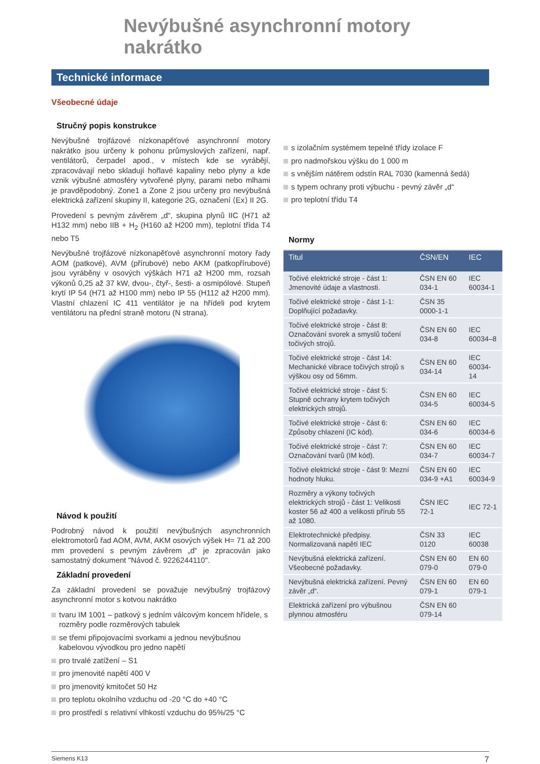Nevýbušné asynchronní motory nakrátko
Technické informace
Všeobecné údaje
Stručný popis konstrukce
Nevýbušné trojfázové nízkonapěťové asynchronní motory nakrátko jsou určeny k pohonu průmyslových zařízení, např. ventilátorů, čerpadel apod., v místech kde se vyrábějí, zpracovávají nebo skladují hořlavé kapaliny nebo plyny a kde vznik výbušné atmosféry vytvořené plyny, parami nebo mlhami je pravděpodobný. Zone1 a Zone 2 jsou určeny pro nevýbušná elektrická zařízení skupiny II, kategorie 2G, označení ⟨Ex⟩ II 2G.
Provedení s pevným závěrem „d“, skupina plynů IIC (H71 až H132 mm) nebo IIB + H<sub>2</sub> (H160 až H200 mm), teplotní třída T4 nebo T5
Nevýbušné trojfázové nízkonapěťové asynchronní motory řady AOM (patkové), AVM (přírubové) nebo AKM (patkopřírubové) jsou vyráběny v osových výškách H71 až H200 mm, rozsah výkonů 0,25 až 37 kW, dvou-, čtyř-, šesti- a osmipólové. Stupeň krytí IP 54 (H71 až H100 mm) nebo IP 55 (H112 až H200 mm). Vlastní chlazení IC 411 ventilátor je na hřídeli pod krytem ventilátoru na přední straně motoru (N strana).
Návod k použití
Podrobný návod k použití nevýbušných asynchronních elektromotorů řad AOM, AVM, AKM osových výšek H= 71 až 200 mm provedení s pevným závěrem „d“ je zpracován jako samostatný dokument "Návod č. 9226244110".
Základní provedení
Za základní provedení se považuje nevýbušný trojfázový asynchronní motor s kotvou nakrátko
tvaru IM 1001 – patkový s jedním válcovým koncem hřídele, s rozměry podle rozměrových tabulek
se třemi připojovacími svorkami a jednou nevýbušnou kabelovou vývodkou pro jedno napětí
pro trvalé zatížení – S1
pro jmenovité napětí 400 V
pro jmenovitý kmitočet 50 Hz
pro teplotu okolního vzduchu od -20 °C do +40 °C
pro prostředí s relativní vlhkostí vzduchu do 95%/25 °C
s izolačním systémem tepelné třídy izolace F
pro nadmořskou výšku do 1 000 m
s vnějším nátěrem odstín RAL 7030 (kamenná šedá)
s typem ochrany proti výbuchu - pevný závěr „d“
pro teplotní třídu T4
Normy
| Titul | ČSN/EN | IEC |
| --- | --- | --- |
| Točivé elektrické stroje - část 1: Jmenovité údaje a vlastnosti. | ČSN EN 60 034-1 | IEC 60034-1 |
| Točivé elektrické stroje - část 1-1: Doplňující požadavky. | ČSN 35 0000-1-1 | |
| Točivé elektrické stroje - část 8: Označování svorek a smyslů točení točivých strojů. | ČSN EN 60 034-8 | IEC 60034–8 |
| Točivé elektrické stroje - část 14: Mechanické vibrace točivých strojů s výškou osy od 56mm. | ČSN EN 60 034-14 | IEC 60034-14 |
| Točivé elektrické stroje - část 5: Stupně ochrany krytem točivých elektrických strojů. | ČSN EN 60 034-5 | IEC 60034-5 |
| Točivé elektrické stroje - část 6: Způsoby chlazení (IC kód). | ČSN EN 60 034-6 | IEC 60034-6 |
| Točivé elektrické stroje - část 7: Označování tvarů (IM kód). | ČSN EN 60 034-7 | IEC 60034-7 |
| Točivé elektrické stroje - část 9: Mezní hodnoty hluku. | ČSN EN 60 034-9 +A1 | IEC 60034-9 |
| Rozměry a výkony točivých elektrických strojů - část 1: Velikosti koster 56 až 400 a velikosti přírub 55 až 1080. | ČSN IEC 72-1 | IEC 72-1 |
| Elektrotechnické předpisy. Normalizovaná napětí IEC | ČSN 33 0120 | IEC 60038 |
| Nevýbušná elektrická zařízení. Všeobecné požadavky. | ČSN EN 60 079-0 | EN 60 079-0 |
| Nevýbušná elektrická zařízení. Pevný závěr „d“. | ČSN EN 60 079-1 | EN 60 079-1 |
| Elektrická zařízení pro výbušnou plynnou atmosféru | ČSN EN 60 079-14 | |
Siemens K13 7